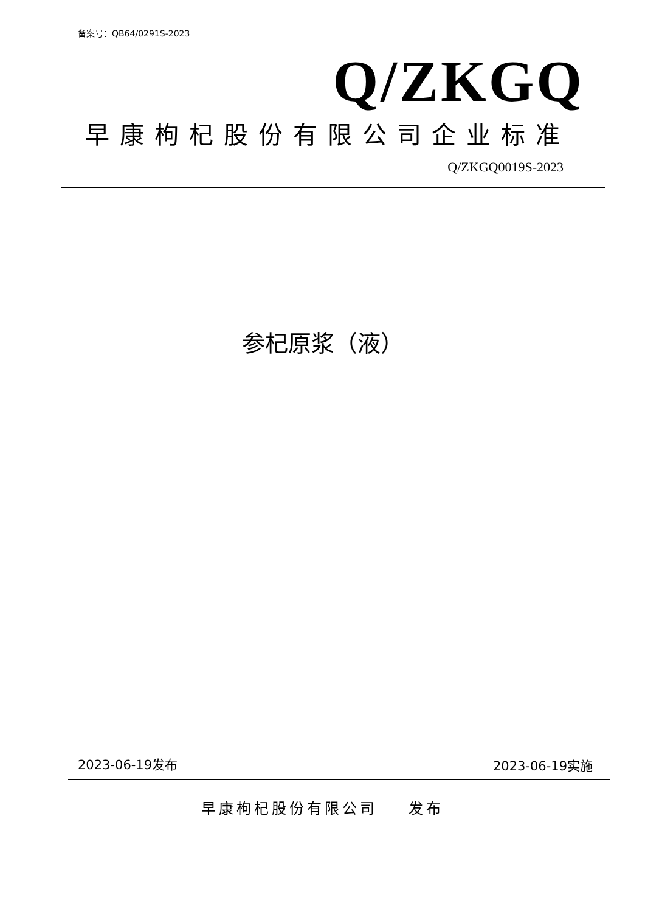备案号：QB64/0291S-2023
Q/ZKGQ
早康枸杞股份有限公司企业标准
Q/ZKGQ0019S-2023
参杞原浆（液）
2023-06-19发布 2023-06-19实施
早康枸杞股份有限公司 发布